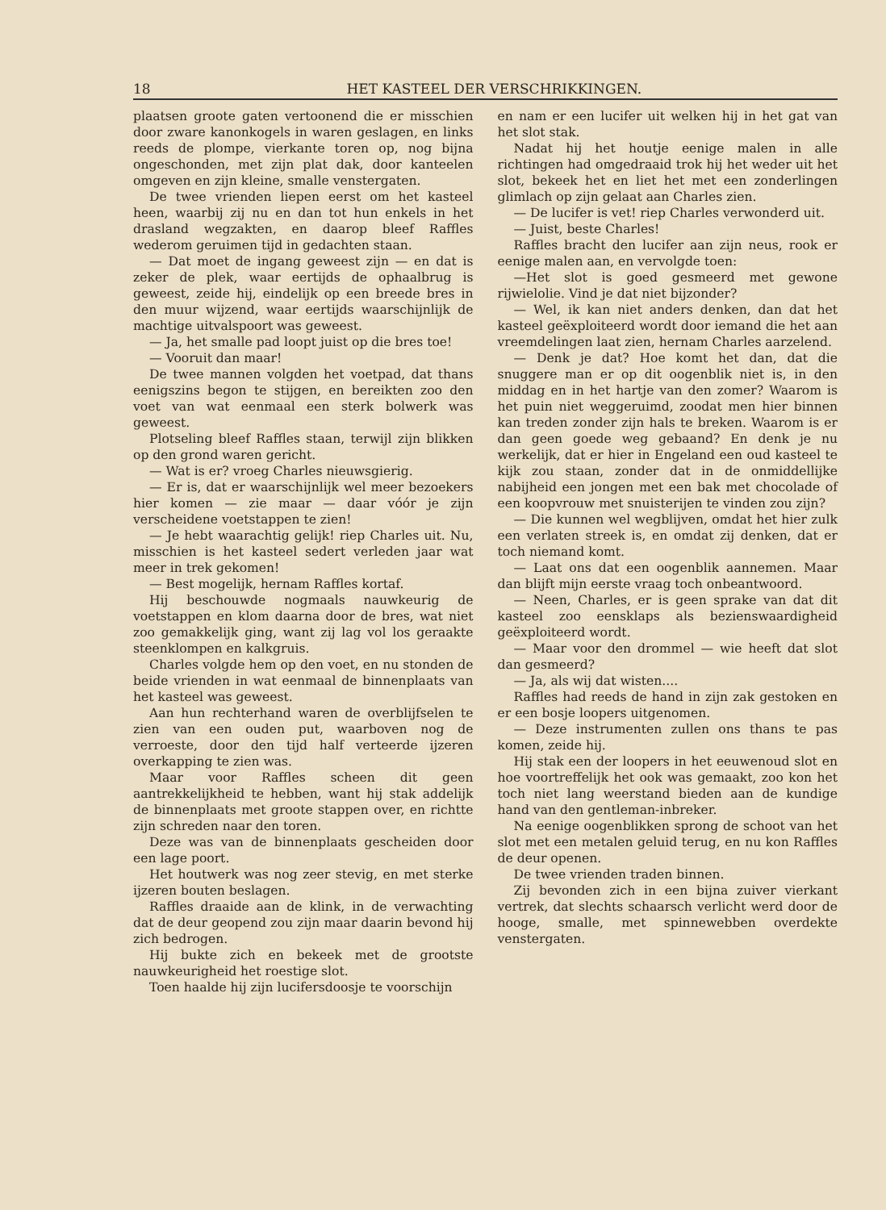18 HET KASTEEL DER VERSCHRIKKINGEN.
plaatsen groote gaten vertoonend die er misschien door zware kanonkogels in waren geslagen, en links reeds de plompe, vierkante toren op, nog bijna ongeschonden, met zijn plat dak, door kanteelen omgeven en zijn kleine, smalle venstergaten.
De twee vrienden liepen eerst om het kasteel heen, waarbij zij nu en dan tot hun enkels in het drasland wegzakten, en daarop bleef Raffles wederom geruimen tijd in gedachten staan.
— Dat moet de ingang geweest zijn — en dat is zeker de plek, waar eertijds de ophaalbrug is geweest, zeide hij, eindelijk op een breede bres in den muur wijzend, waar eertijds waarschijnlijk de machtige uitvalspoort was geweest.
— Ja, het smalle pad loopt juist op die bres toe!
— Vooruit dan maar!
De twee mannen volgden het voetpad, dat thans eenigszins begon te stijgen, en bereikten zoo den voet van wat eenmaal een sterk bolwerk was geweest.
Plotseling bleef Raffles staan, terwijl zijn blikken op den grond waren gericht.
— Wat is er? vroeg Charles nieuwsgierig.
— Er is, dat er waarschijnlijk wel meer bezoekers hier komen — zie maar — daar vóór je zijn verscheidene voetstappen te zien!
— Je hebt waarachtig gelijk! riep Charles uit. Nu, misschien is het kasteel sedert verleden jaar wat meer in trek gekomen!
— Best mogelijk, hernam Raffles kortaf.
Hij beschouwde nogmaals nauwkeurig de voetstappen en klom daarna door de bres, wat niet zoo gemakkelijk ging, want zij lag vol los geraakte steenklompen en kalkgruis.
Charles volgde hem op den voet, en nu stonden de beide vrienden in wat eenmaal de binnenplaats van het kasteel was geweest.
Aan hun rechterhand waren de overblijfselen te zien van een ouden put, waarboven nog de verroeste, door den tijd half verteerde ijzeren overkapping te zien was.
Maar voor Raffles scheen dit geen aantrekkelijkheid te hebben, want hij stak addelijk de binnenplaats met groote stappen over, en richtte zijn schreden naar den toren.
Deze was van de binnenplaats gescheiden door een lage poort.
Het houtwerk was nog zeer stevig, en met sterke ijzeren bouten beslagen.
Raffles draaide aan de klink, in de verwachting dat de deur geopend zou zijn maar daarin bevond hij zich bedrogen.
Hij bukte zich en bekeek met de grootste nauwkeurigheid het roestige slot.
Toen haalde hij zijn lucifersdoosje te voorschijn
en nam er een lucifer uit welken hij in het gat van het slot stak.
Nadat hij het houtje eenige malen in alle richtingen had omgedraaid trok hij het weder uit het slot, bekeek het en liet het met een zonderlingen glimlach op zijn gelaat aan Charles zien.
— De lucifer is vet! riep Charles verwonderd uit.
— Juist, beste Charles!
Raffles bracht den lucifer aan zijn neus, rook er eenige malen aan, en vervolgde toen:
—Het slot is goed gesmeerd met gewone rijwielolie. Vind je dat niet bijzonder?
— Wel, ik kan niet anders denken, dan dat het kasteel geëxploiteerd wordt door iemand die het aan vreemdelingen laat zien, hernam Charles aarzelend.
— Denk je dat? Hoe komt het dan, dat die snuggere man er op dit oogenblik niet is, in den middag en in het hartje van den zomer? Waarom is het puin niet weggeruimd, zoodat men hier binnen kan treden zonder zijn hals te breken. Waarom is er dan geen goede weg gebaand? En denk je nu werkelijk, dat er hier in Engeland een oud kasteel te kijk zou staan, zonder dat in de onmiddellijke nabijheid een jongen met een bak met chocolade of een koopvrouw met snuisterijen te vinden zou zijn?
— Die kunnen wel wegblijven, omdat het hier zulk een verlaten streek is, en omdat zij denken, dat er toch niemand komt.
— Laat ons dat een oogenblik aannemen. Maar dan blijft mijn eerste vraag toch onbeantwoord.
— Neen, Charles, er is geen sprake van dat dit kasteel zoo eensklaps als bezienswaardigheid geëxploiteerd wordt.
— Maar voor den drommel — wie heeft dat slot dan gesmeerd?
— Ja, als wij dat wisten....
Raffles had reeds de hand in zijn zak gestoken en er een bosje loopers uitgenomen.
— Deze instrumenten zullen ons thans te pas komen, zeide hij.
Hij stak een der loopers in het eeuwenoud slot en hoe voortreffelijk het ook was gemaakt, zoo kon het toch niet lang weerstand bieden aan de kundige hand van den gentleman-inbreker.
Na eenige oogenblikken sprong de schoot van het slot met een metalen geluid terug, en nu kon Raffles de deur openen.
De twee vrienden traden binnen.
Zij bevonden zich in een bijna zuiver vierkant vertrek, dat slechts schaarsch verlicht werd door de hooge, smalle, met spinnewebben overdekte venstergaten.